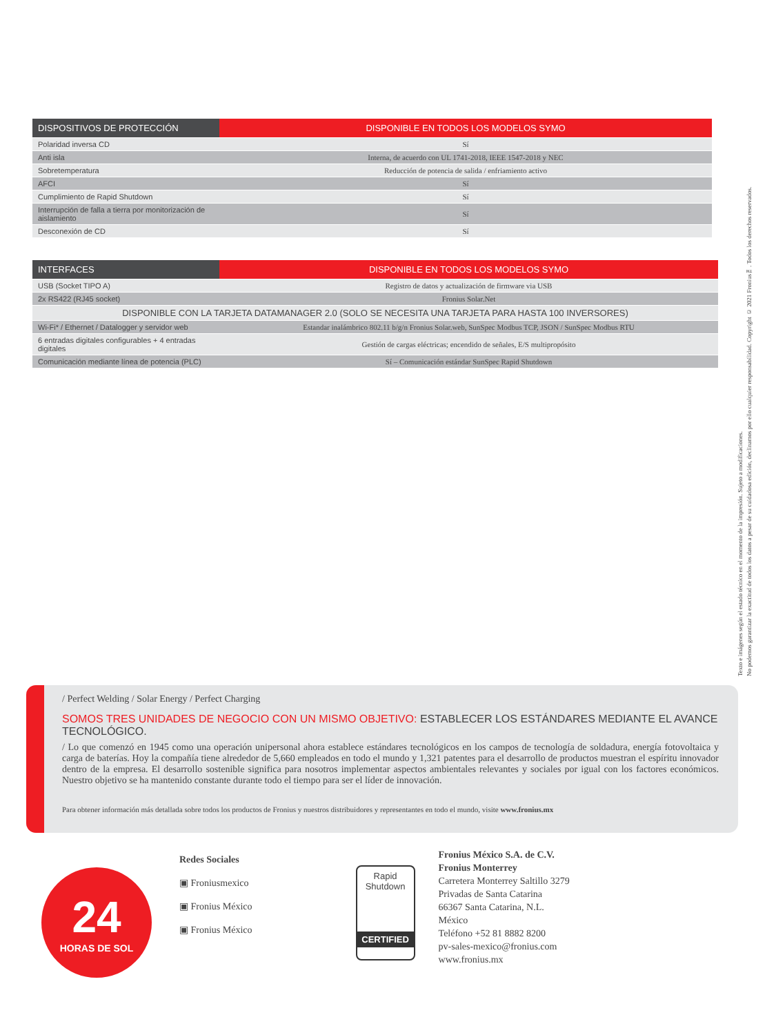| DISPOSITIVOS DE PROTECCIÓN | DISPONIBLE EN TODOS LOS MODELOS SYMO |
| --- | --- |
| Polaridad inversa CD | Sí |
| Anti isla | Interna, de acuerdo con UL 1741-2018, IEEE 1547-2018 y NEC |
| Sobretemperatura | Reducción de potencia de salida / enfriamiento activo |
| AFCI | Sí |
| Cumplimiento de Rapid Shutdown | Sí |
| Interrupción de falla a tierra por monitorización de aislamiento | Sí |
| Desconexión de CD | Sí |
| INTERFACES | DISPONIBLE EN TODOS LOS MODELOS SYMO |
| --- | --- |
| USB (Socket TIPO A) | Registro de datos y actualización de firmware via USB |
| 2x RS422 (RJ45 socket) | Fronius Solar.Net |
| DISPONIBLE CON LA TARJETA DATAMANAGER 2.0 (SOLO SE NECESITA UNA TARJETA PARA HASTA 100 INVERSORES) | |
| Wi-Fi* / Ethernet / Datalogger y servidor web | Estandar inalámbrico 802.11 b/g/n Fronius Solar.web, SunSpec Modbus TCP, JSON / SunSpec Modbus RTU |
| 6 entradas digitales configurables + 4 entradas digitales | Gestión de cargas eléctricas; encendido de señales, E/S multipropósito |
| Comunicación mediante línea de potencia (PLC) | Sí – Comunicación estándar SunSpec Rapid Shutdown |
Texto e imágenes según el estado técnico en el momento de la impresión. Sujeto a modificaciones.
No podemos garantizar la exactitud de todos los datos a pesar de su cuidadosa edición, declinamos por ello cualquier responsabilidad. Copyright © 2021 Fronius™. Todos los derechos reservados.
/ Perfect Welding / Solar Energy / Perfect Charging
SOMOS TRES UNIDADES DE NEGOCIO CON UN MISMO OBJETIVO: ESTABLECER LOS ESTÁNDARES MEDIANTE EL AVANCE TECNOLÓGICO.
/ Lo que comenzó en 1945 como una operación unipersonal ahora establece estándares tecnológicos en los campos de tecnología de soldadura, energía fotovoltaica y carga de baterías. Hoy la compañía tiene alrededor de 5,660 empleados en todo el mundo y 1,321 patentes para el desarrollo de productos muestran el espíritu innovador dentro de la empresa. El desarrollo sostenible significa para nosotros implementar aspectos ambientales relevantes y sociales por igual con los factores económicos. Nuestro objetivo se ha mantenido constante durante todo el tiempo para ser el líder de innovación.
Para obtener información más detallada sobre todos los productos de Fronius y nuestros distribuidores y representantes en todo el mundo, visite www.fronius.mx
24
HORAS DE SOL
Redes Sociales
▣ Froniusmexico
▣ Fronius México
▣ Fronius México
Rapid
Shutdown
CERTIFIED
Fronius México S.A. de C.V.
Fronius Monterrey
Carretera Monterrey Saltillo 3279
Privadas de Santa Catarina
66367 Santa Catarina, N.L.
México
Teléfono +52 81 8882 8200
pv-sales-mexico@fronius.com
www.fronius.mx